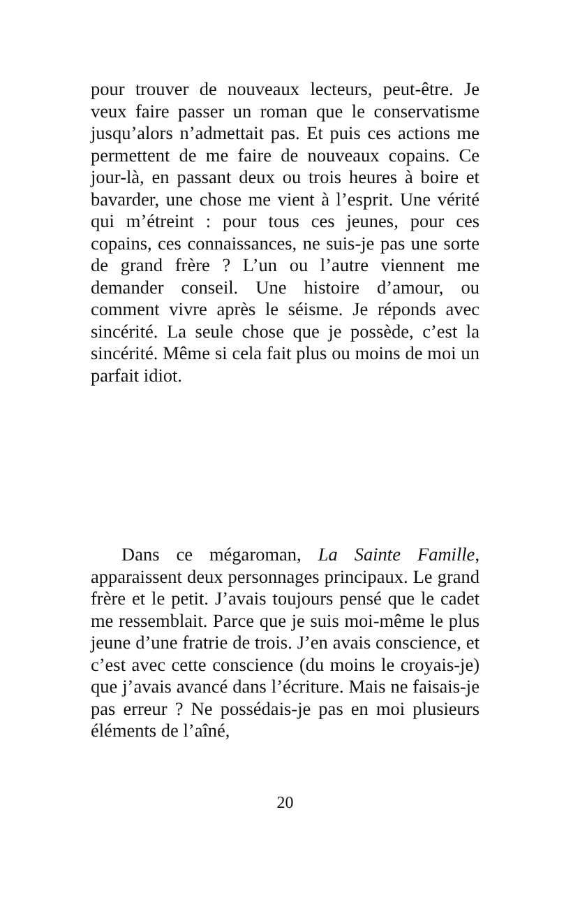pour trouver de nouveaux lecteurs, peut-être. Je veux faire passer un roman que le conservatisme jusqu’alors n’admettait pas. Et puis ces actions me permettent de me faire de nouveaux copains. Ce jour-là, en passant deux ou trois heures à boire et bavarder, une chose me vient à l’esprit. Une vérité qui m’étreint : pour tous ces jeunes, pour ces copains, ces connaissances, ne suis-je pas une sorte de grand frère ? L’un ou l’autre viennent me demander conseil. Une histoire d’amour, ou comment vivre après le séisme. Je réponds avec sincérité. La seule chose que je possède, c’est la sincérité. Même si cela fait plus ou moins de moi un parfait idiot.
Dans ce mégaroman, La Sainte Famille, apparaissent deux personnages principaux. Le grand frère et le petit. J’avais toujours pensé que le cadet me ressemblait. Parce que je suis moi-même le plus jeune d’une fratrie de trois. J’en avais conscience, et c’est avec cette conscience (du moins le croyais-je) que j’avais avancé dans l’écriture. Mais ne faisais-je pas erreur ? Ne possédais-je pas en moi plusieurs éléments de l’aîné,
20